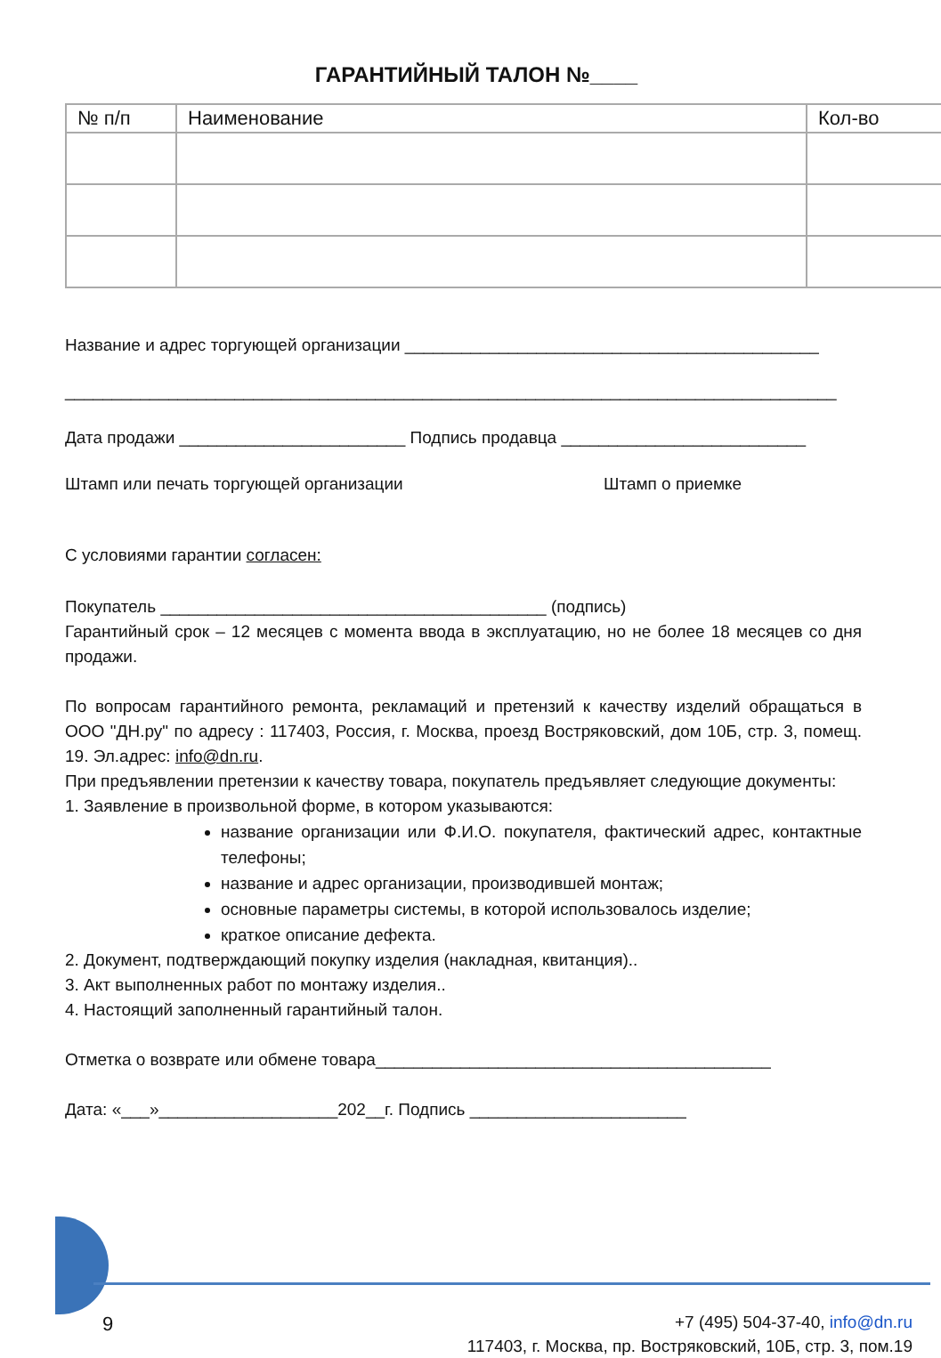ГАРАНТИЙНЫЙ ТАЛОН №____
| № п/п | Наименование | Кол-во |
| --- | --- | --- |
Название и адрес торгующей организации ____________________________________________
__________________________________________________________________________________
Дата продажи ________________________ Подпись продавца __________________________
Штамп или печать торгующей организации Штамп о приемке
С условиями гарантии согласен:
Покупатель _________________________________________ (подпись)
Гарантийный срок – 12 месяцев с момента ввода в эксплуатацию, но не более 18 месяцев со дня продажи.
По вопросам гарантийного ремонта, рекламаций и претензий к качеству изделий обращаться в ООО "ДН.ру" по адресу : 117403, Россия, г. Москва, проезд Востряковский, дом 10Б, стр. 3, помещ. 19. Эл.адрес: info@dn.ru.
При предъявлении претензии к качеству товара, покупатель предъявляет следующие документы:
1. Заявление в произвольной форме, в котором указываются:
название организации или Ф.И.О. покупателя, фактический адрес, контактные телефоны;
название и адрес организации, производившей монтаж;
основные параметры системы, в которой использовалось изделие;
краткое описание дефекта.
2. Документ, подтверждающий покупку изделия (накладная, квитанция)..
3. Акт выполненных работ по монтажу изделия..
4. Настоящий заполненный гарантийный талон.
Отметка о возврате или обмене товара__________________________________________
Дата: «___»___________________202__г. Подпись _______________________
9
+7 (495) 504-37-40, info@dn.ru
117403, г. Москва, пр. Востряковский, 10Б, стр. 3, пом.19